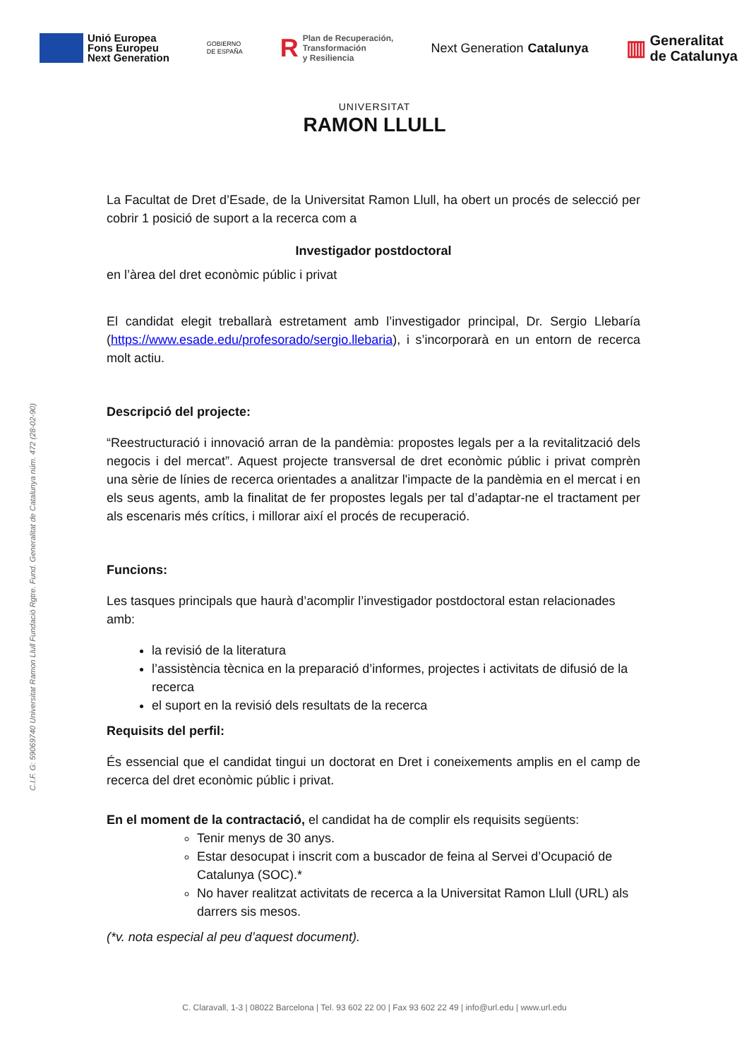Unió Europea
Fons Europeu
Next Generation
GOBIERNO
DE ESPAÑA
R Plan de Recuperación,
Transformación
y Resiliencia
Next Generation
Catalunya
▥ Generalitat
de Catalunya
UNIVERSITAT
RAMON LLULL
La Facultat de Dret d’Esade, de la Universitat Ramon Llull, ha obert un procés de selecció per cobrir 1 posició de suport a la recerca com a
Investigador postdoctoral
en l’àrea del dret econòmic públic i privat
El candidat elegit treballarà estretament amb l’investigador principal, Dr. Sergio Llebaría (https://www.esade.edu/profesorado/sergio.llebaria), i s’incorporarà en un entorn de recerca molt actiu.
Descripció del projecte:
“Reestructuració i innovació arran de la pandèmia: propostes legals per a la revitalització dels negocis i del mercat”. Aquest projecte transversal de dret econòmic públic i privat comprèn una sèrie de línies de recerca orientades a analitzar l'impacte de la pandèmia en el mercat i en els seus agents, amb la finalitat de fer propostes legals per tal d’adaptar-ne el tractament per als escenaris més crítics, i millorar així el procés de recuperació.
Funcions:
Les tasques principals que haurà d’acomplir l’investigador postdoctoral estan relacionades amb:
la revisió de la literatura
l’assistència tècnica en la preparació d’informes, projectes i activitats de difusió de la recerca
el suport en la revisió dels resultats de la recerca
Requisits del perfil:
És essencial que el candidat tingui un doctorat en Dret i coneixements amplis en el camp de recerca del dret econòmic públic i privat.
En el moment de la contractació, el candidat ha de complir els requisits següents:
Tenir menys de 30 anys.
Estar desocupat i inscrit com a buscador de feina al Servei d’Ocupació de Catalunya (SOC).*
No haver realitzat activitats de recerca a la Universitat Ramon Llull (URL) als darrers sis mesos.
(*v. nota especial al peu d’aquest document).
C.I.F. G: 59069740 Universitat Ramon Llull Fundació Rgtre. Fund. Generalitat de Catalunya núm. 472 (28-02-90)
C. Claravall, 1-3 | 08022 Barcelona | Tel. 93 602 22 00 | Fax 93 602 22 49 | info@url.edu | www.url.edu